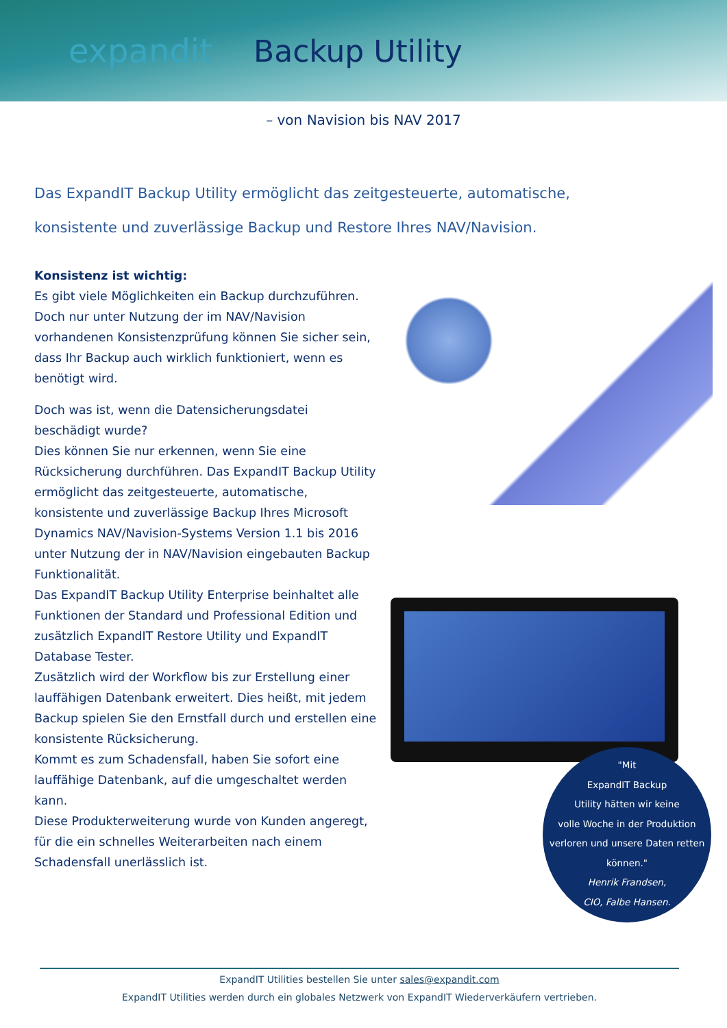expandit Backup Utility
– von Navision bis NAV 2017
Das ExpandIT Backup Utility ermöglicht das zeitgesteuerte, automatische,
konsistente und zuverlässige Backup und Restore Ihres NAV/Navision.
Konsistenz ist wichtig:
Es gibt viele Möglichkeiten ein Backup durchzuführen. Doch nur unter Nutzung der im NAV/Navision vorhandenen Konsistenzprüfung können Sie sicher sein, dass Ihr Backup auch wirklich funktioniert, wenn es benötigt wird.
Doch was ist, wenn die Datensicherungsdatei beschädigt wurde?
Dies können Sie nur erkennen, wenn Sie eine Rücksicherung durchführen. Das ExpandIT Backup Utility ermöglicht das zeitgesteuerte, automatische, konsistente und zuverlässige Backup Ihres Microsoft Dynamics NAV/Navision-Systems Version 1.1 bis 2016 unter Nutzung der in NAV/Navision eingebauten Backup Funktionalität.
Das ExpandIT Backup Utility Enterprise beinhaltet alle Funktionen der Standard und Professional Edition und zusätzlich ExpandIT Restore Utility und ExpandIT Database Tester.
Zusätzlich wird der Workflow bis zur Erstellung einer lauffähigen Datenbank erweitert. Dies heißt, mit jedem Backup spielen Sie den Ernstfall durch und erstellen eine konsistente Rücksicherung.
Kommt es zum Schadensfall, haben Sie sofort eine lauffähige Datenbank, auf die umgeschaltet werden kann.
Diese Produkterweiterung wurde von Kunden angeregt, für die ein schnelles Weiterarbeiten nach einem Schadensfall unerlässlich ist.
"Mit
ExpandIT Backup
Utility hätten wir keine
volle Woche in der Produktion
verloren und unsere Daten retten
können."
Henrik Frandsen,
CIO, Falbe Hansen.
ExpandIT Utilities bestellen Sie unter sales@expandit.com
ExpandIT Utilities werden durch ein globales Netzwerk von ExpandIT Wiederverkäufern vertrieben.